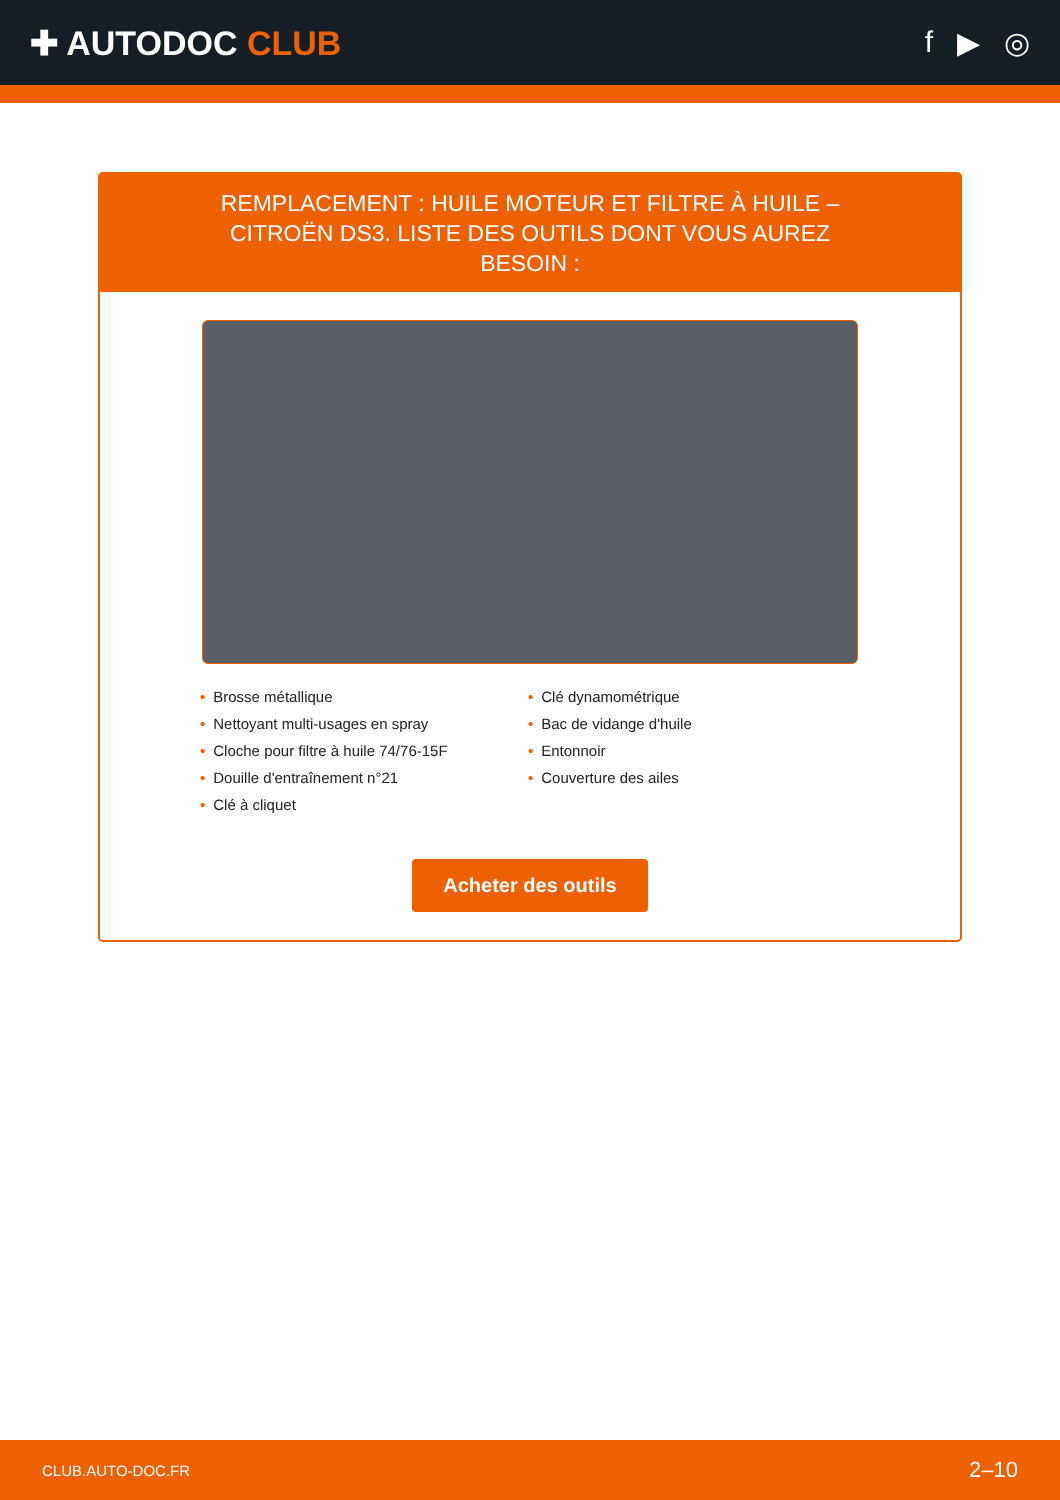✚ AUTODOC CLUB f ▶ ◎
REMPLACEMENT : HUILE MOTEUR ET FILTRE À HUILE – CITROËN DS3. LISTE DES OUTILS DONT VOUS AUREZ BESOIN :
• Brosse métallique
• Nettoyant multi-usages en spray
• Cloche pour filtre à huile 74/76-15F
• Douille d'entraînement n°21
• Clé à cliquet
• Clé dynamométrique
• Bac de vidange d'huile
• Entonnoir
• Couverture des ailes
Acheter des outils
CLUB.AUTO-DOC.FR 2–10